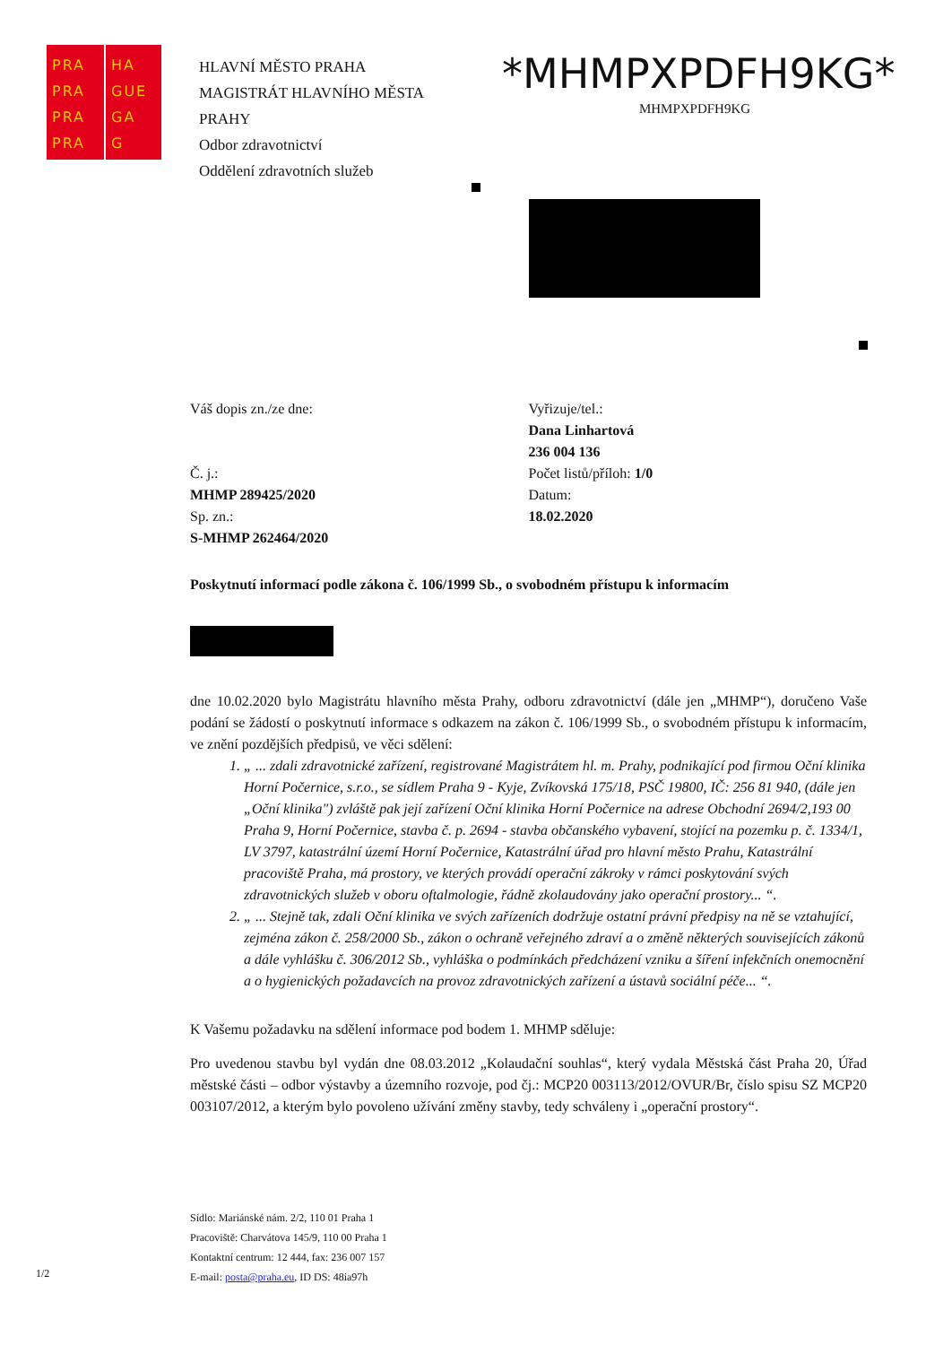PRA
PRA
PRA
PRA
HA
GUE
GA
G
HLAVNÍ MĚSTO PRAHA
MAGISTRÁT HLAVNÍHO MĚSTA
PRAHY
Odbor zdravotnictví
Oddělení zdravotních služeb
*MHMPXPDFH9KG*
MHMPXPDFH9KG
Váš dopis zn./ze dne:
Č. j.:
MHMP 289425/2020
Sp. zn.:
S-MHMP 262464/2020
Vyřizuje/tel.:
Dana Linhartová
236 004 136
Počet listů/příloh: 1/0
Datum:
18.02.2020
Poskytnutí informací podle zákona č. 106/1999 Sb., o svobodném přístupu k informacím
dne 10.02.2020 bylo Magistrátu hlavního města Prahy, odboru zdravotnictví (dále jen „MHMP“), doručeno Vaše podání se žádostí o poskytnutí informace s odkazem na zákon č. 106/1999 Sb., o svobodném přístupu k informacím, ve znění pozdějších předpisů, ve věci sdělení:
1. „ ... zdali zdravotnické zařízení, registrované Magistrátem hl. m. Prahy, podnikající pod firmou Oční klinika Horní Počernice, s.r.o., se sídlem Praha 9 - Kyje, Zvíkovská 175/18, PSČ 19800, IČ: 256 81 940, (dále jen „Oční klinika") zvláště pak její zařízení Oční klinika Horní Počernice na adrese Obchodní 2694/2,193 00 Praha 9, Horní Počernice, stavba č. p. 2694 - stavba občanského vybavení, stojící na pozemku p. č. 1334/1, LV 3797, katastrální území Horní Počernice, Katastrální úřad pro hlavní město Prahu, Katastrální pracoviště Praha, má prostory, ve kterých provádí operační zákroky v rámci poskytování svých zdravotnických služeb v oboru oftalmologie, řádně zkolaudovány jako operační prostory... “.
2. „ ... Stejně tak, zdali Oční klinika ve svých zařízeních dodržuje ostatní právní předpisy na ně se vztahující, zejména zákon č. 258/2000 Sb., zákon o ochraně veřejného zdraví a o změně některých souvisejících zákonů a dále vyhlášku č. 306/2012 Sb., vyhláška o podmínkách předcházení vzniku a šíření infekčních onemocnění a o hygienických požadavcích na provoz zdravotnických zařízení a ústavů sociální péče... “.
K Vašemu požadavku na sdělení informace pod bodem 1. MHMP sděluje:
Pro uvedenou stavbu byl vydán dne 08.03.2012 „Kolaudační souhlas“, který vydala Městská část Praha 20, Úřad městské části – odbor výstavby a územního rozvoje, pod čj.: MCP20 003113/2012/OVUR/Br, číslo spisu SZ MCP20 003107/2012, a kterým bylo povoleno užívání změny stavby, tedy schváleny i „operační prostory“.
Sídlo: Mariánské nám. 2/2, 110 01 Praha 1
Pracoviště: Charvátova 145/9, 110 00 Praha 1
Kontaktní centrum: 12 444, fax: 236 007 157
E-mail: posta@praha.eu, ID DS: 48ia97h
1/2